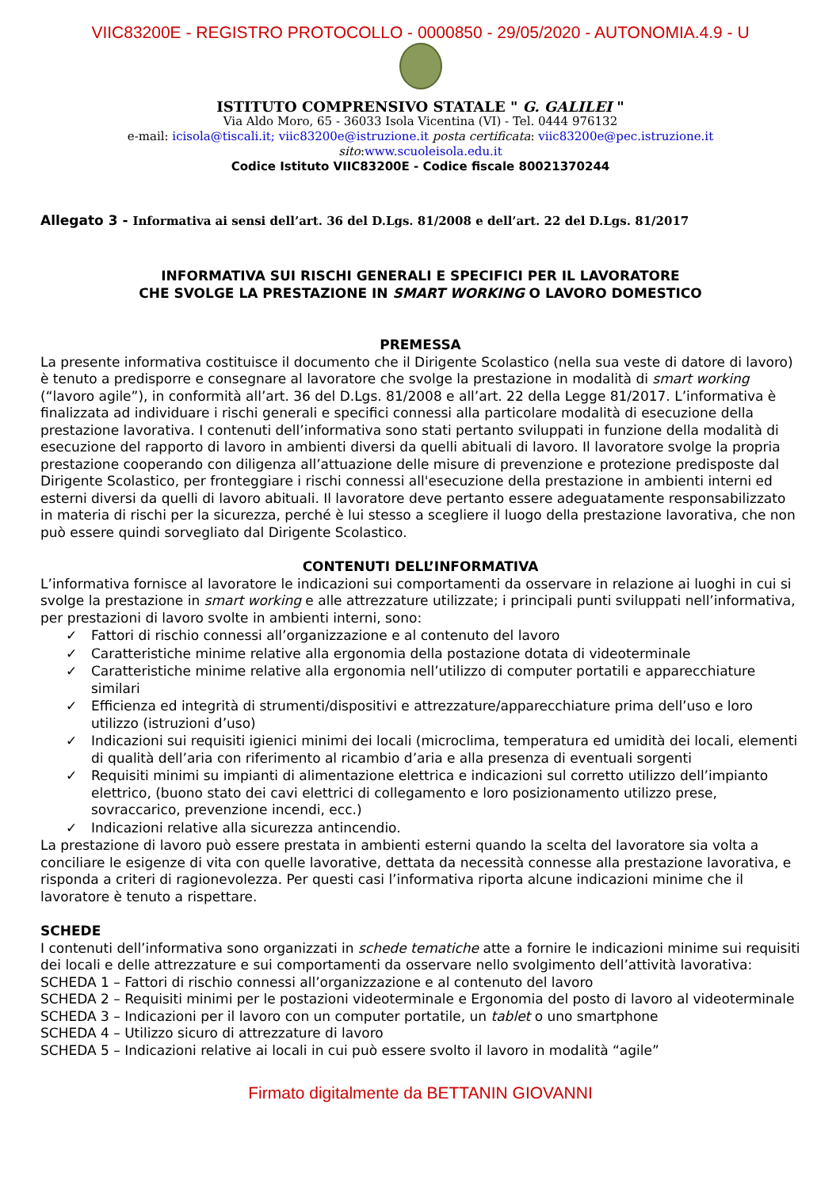VIIC83200E - REGISTRO PROTOCOLLO - 0000850 - 29/05/2020 - AUTONOMIA.4.9 - U
ISTITUTO COMPRENSIVO STATALE " G. GALILEI "
Via Aldo Moro, 65 - 36033 Isola Vicentina (VI) - Tel. 0444 976132
e-mail: icisola@tiscali.it; viic83200e@istruzione.it posta certificata: viic83200e@pec.istruzione.it
sito:www.scuoleisola.edu.it
Codice Istituto VIIC83200E - Codice fiscale 80021370244
Allegato 3 - Informativa ai sensi dell’art. 36 del D.Lgs. 81/2008 e dell’art. 22 del D.Lgs. 81/2017
INFORMATIVA SUI RISCHI GENERALI E SPECIFICI PER IL LAVORATORE
CHE SVOLGE LA PRESTAZIONE IN SMART WORKING O LAVORO DOMESTICO
PREMESSA
La presente informativa costituisce il documento che il Dirigente Scolastico (nella sua veste di datore di lavoro) è tenuto a predisporre e consegnare al lavoratore che svolge la prestazione in modalità di smart working (“lavoro agile”), in conformità all’art. 36 del D.Lgs. 81/2008 e all’art. 22 della Legge 81/2017. L’informativa è finalizzata ad individuare i rischi generali e specifici connessi alla particolare modalità di esecuzione della prestazione lavorativa. I contenuti dell’informativa sono stati pertanto sviluppati in funzione della modalità di esecuzione del rapporto di lavoro in ambienti diversi da quelli abituali di lavoro. Il lavoratore svolge la propria prestazione cooperando con diligenza all’attuazione delle misure di prevenzione e protezione predisposte dal Dirigente Scolastico, per fronteggiare i rischi connessi all'esecuzione della prestazione in ambienti interni ed esterni diversi da quelli di lavoro abituali. Il lavoratore deve pertanto essere adeguatamente responsabilizzato in materia di rischi per la sicurezza, perché è lui stesso a scegliere il luogo della prestazione lavorativa, che non può essere quindi sorvegliato dal Dirigente Scolastico.
CONTENUTI DELL’INFORMATIVA
L’informativa fornisce al lavoratore le indicazioni sui comportamenti da osservare in relazione ai luoghi in cui si svolge la prestazione in smart working e alle attrezzature utilizzate; i principali punti sviluppati nell’informativa, per prestazioni di lavoro svolte in ambienti interni, sono:
✓ Fattori di rischio connessi all’organizzazione e al contenuto del lavoro
✓ Caratteristiche minime relative alla ergonomia della postazione dotata di videoterminale
✓ Caratteristiche minime relative alla ergonomia nell’utilizzo di computer portatili e apparecchiature similari
✓ Efficienza ed integrità di strumenti/dispositivi e attrezzature/apparecchiature prima dell’uso e loro utilizzo (istruzioni d’uso)
✓ Indicazioni sui requisiti igienici minimi dei locali (microclima, temperatura ed umidità dei locali, elementi di qualità dell’aria con riferimento al ricambio d’aria e alla presenza di eventuali sorgenti
✓ Requisiti minimi su impianti di alimentazione elettrica e indicazioni sul corretto utilizzo dell’impianto elettrico, (buono stato dei cavi elettrici di collegamento e loro posizionamento utilizzo prese, sovraccarico, prevenzione incendi, ecc.)
✓ Indicazioni relative alla sicurezza antincendio.
La prestazione di lavoro può essere prestata in ambienti esterni quando la scelta del lavoratore sia volta a conciliare le esigenze di vita con quelle lavorative, dettata da necessità connesse alla prestazione lavorativa, e risponda a criteri di ragionevolezza. Per questi casi l’informativa riporta alcune indicazioni minime che il lavoratore è tenuto a rispettare.
SCHEDE
I contenuti dell’informativa sono organizzati in schede tematiche atte a fornire le indicazioni minime sui requisiti dei locali e delle attrezzature e sui comportamenti da osservare nello svolgimento dell’attività lavorativa:
SCHEDA 1 – Fattori di rischio connessi all’organizzazione e al contenuto del lavoro
SCHEDA 2 – Requisiti minimi per le postazioni videoterminale e Ergonomia del posto di lavoro al videoterminale
SCHEDA 3 – Indicazioni per il lavoro con un computer portatile, un tablet o uno smartphone
SCHEDA 4 – Utilizzo sicuro di attrezzature di lavoro
SCHEDA 5 – Indicazioni relative ai locali in cui può essere svolto il lavoro in modalità “agile”
Firmato digitalmente da BETTANIN GIOVANNI